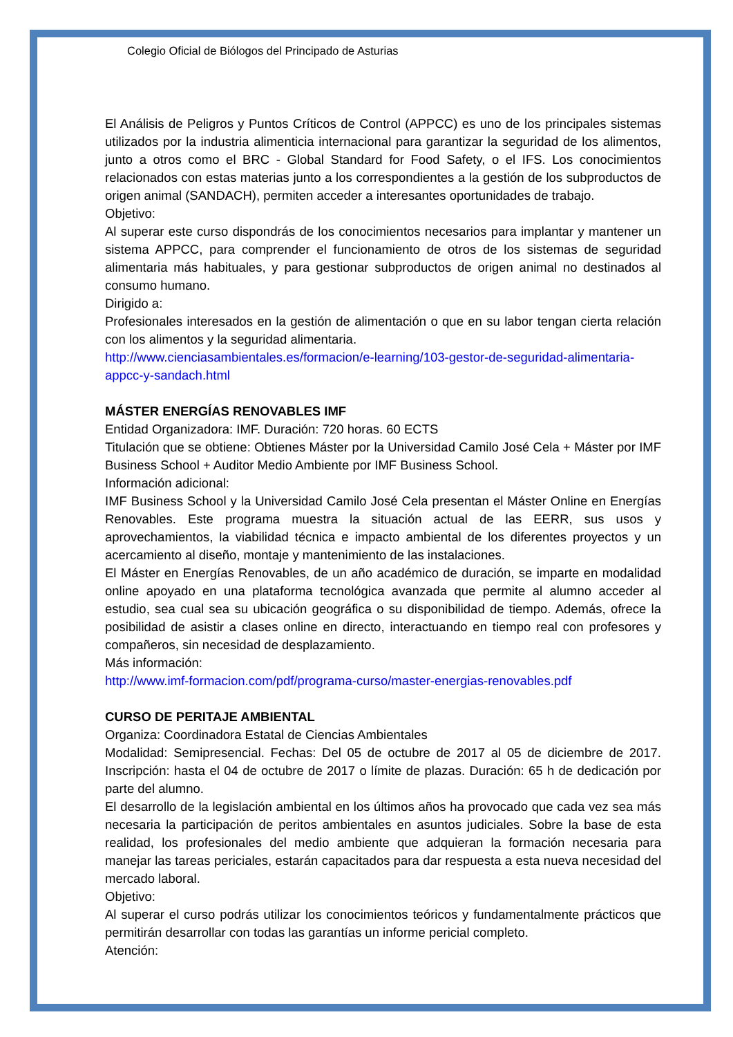Colegio Oficial de Biólogos del Principado de Asturias
El Análisis de Peligros y Puntos Críticos de Control (APPCC) es uno de los principales sistemas utilizados por la industria alimenticia internacional para garantizar la seguridad de los alimentos, junto a otros como el BRC - Global Standard for Food Safety, o el IFS. Los conocimientos relacionados con estas materias junto a los correspondientes a la gestión de los subproductos de origen animal (SANDACH), permiten acceder a interesantes oportunidades de trabajo.
Objetivo:
Al superar este curso dispondrás de los conocimientos necesarios para implantar y mantener un sistema APPCC, para comprender el funcionamiento de otros de los sistemas de seguridad alimentaria más habituales, y para gestionar subproductos de origen animal no destinados al consumo humano.
Dirigido a:
Profesionales interesados en la gestión de alimentación o que en su labor tengan cierta relación con los alimentos y la seguridad alimentaria.
http://www.cienciasambientales.es/formacion/e-learning/103-gestor-de-seguridad-alimentaria-appcc-y-sandach.html
MÁSTER ENERGÍAS RENOVABLES IMF
Entidad Organizadora: IMF. Duración: 720 horas. 60 ECTS
Titulación que se obtiene: Obtienes Máster por la Universidad Camilo José Cela + Máster por IMF Business School + Auditor Medio Ambiente por IMF Business School.
Información adicional:
IMF Business School y la Universidad Camilo José Cela presentan el Máster Online en Energías Renovables. Este programa muestra la situación actual de las EERR, sus usos y aprovechamientos, la viabilidad técnica e impacto ambiental de los diferentes proyectos y un acercamiento al diseño, montaje y mantenimiento de las instalaciones.
El Máster en Energías Renovables, de un año académico de duración, se imparte en modalidad online apoyado en una plataforma tecnológica avanzada que permite al alumno acceder al estudio, sea cual sea su ubicación geográfica o su disponibilidad de tiempo. Además, ofrece la posibilidad de asistir a clases online en directo, interactuando en tiempo real con profesores y compañeros, sin necesidad de desplazamiento.
Más información:
http://www.imf-formacion.com/pdf/programa-curso/master-energias-renovables.pdf
CURSO DE PERITAJE AMBIENTAL
Organiza: Coordinadora Estatal de Ciencias Ambientales
Modalidad: Semipresencial. Fechas: Del 05 de octubre de 2017 al 05 de diciembre de 2017. Inscripción: hasta el 04 de octubre de 2017 o límite de plazas. Duración: 65 h de dedicación por parte del alumno.
El desarrollo de la legislación ambiental en los últimos años ha provocado que cada vez sea más necesaria la participación de peritos ambientales en asuntos judiciales. Sobre la base de esta realidad, los profesionales del medio ambiente que adquieran la formación necesaria para manejar las tareas periciales, estarán capacitados para dar respuesta a esta nueva necesidad del mercado laboral.
Objetivo:
Al superar el curso podrás utilizar los conocimientos teóricos y fundamentalmente prácticos que permitirán desarrollar con todas las garantías un informe pericial completo.
Atención: